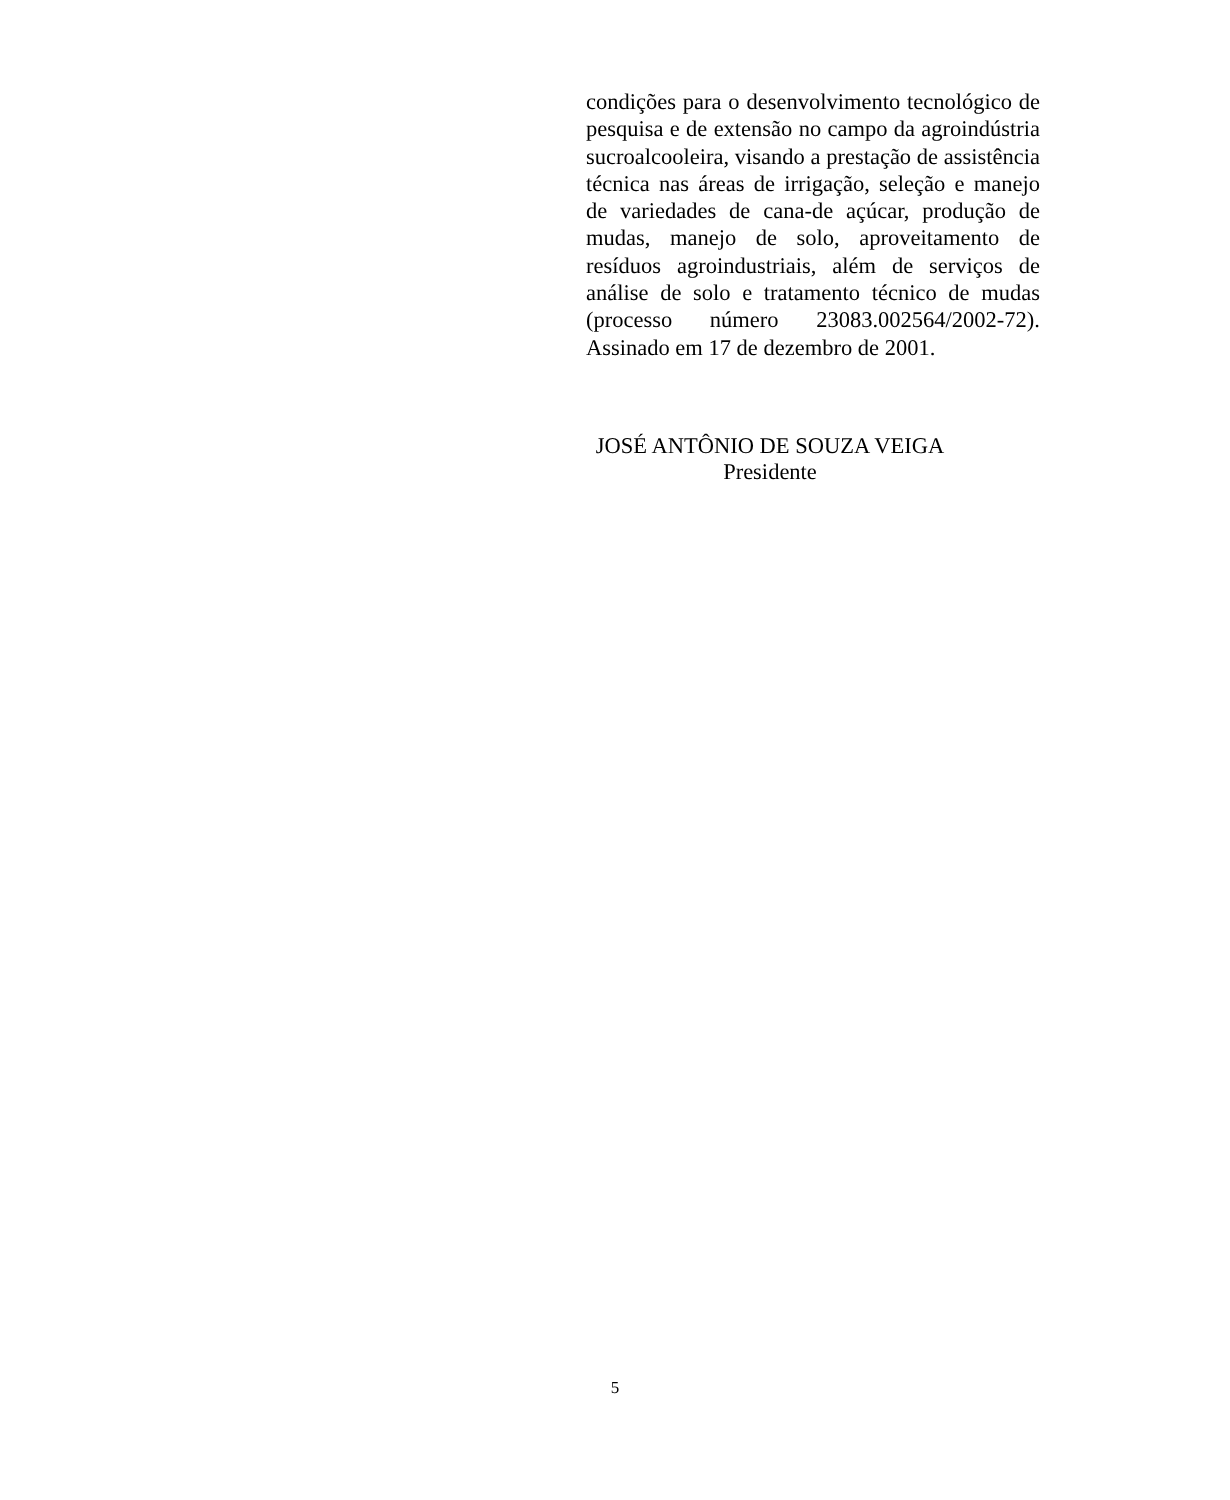condições para o desenvolvimento tecnológico de pesquisa e de extensão no campo da agroindústria sucroalcooleira, visando a prestação de assistência técnica nas áreas de irrigação, seleção e manejo de variedades de cana-de açúcar, produção de mudas, manejo de solo, aproveitamento de resíduos agroindustriais, além de serviços de análise de solo e tratamento técnico de mudas (processo número 23083.002564/2002-72). Assinado em 17 de dezembro de 2001.
JOSÉ ANTÔNIO DE SOUZA VEIGA
Presidente
5